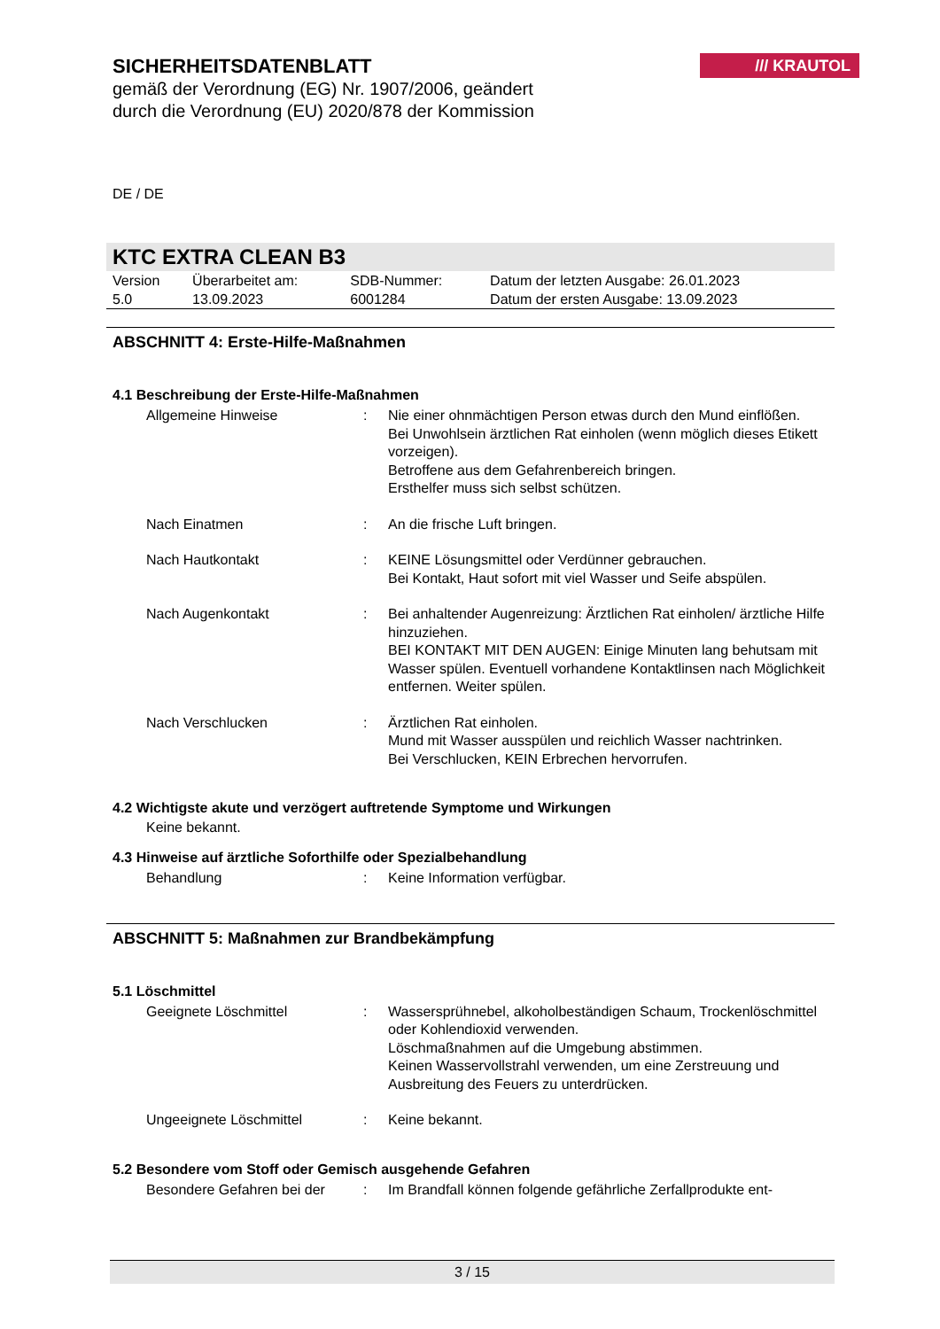SICHERHEITSDATENBLATT
gemäß der Verordnung (EG) Nr. 1907/2006, geändert durch die Verordnung (EU) 2020/878 der Kommission
/// KRAUTOL
DE / DE
KTC EXTRA CLEAN B3
| Version 5.0 | Überarbeitet am: 13.09.2023 | SDB-Nummer: 6001284 | Datum der letzten Ausgabe: 26.01.2023 Datum der ersten Ausgabe: 13.09.2023 |
ABSCHNITT 4: Erste-Hilfe-Maßnahmen
4.1 Beschreibung der Erste-Hilfe-Maßnahmen
| Allgemeine Hinweise | : | Nie einer ohnmächtigen Person etwas durch den Mund einflößen. Bei Unwohlsein ärztlichen Rat einholen (wenn möglich dieses Etikett vorzeigen). Betroffene aus dem Gefahrenbereich bringen. Ersthelfer muss sich selbst schützen. |
| Nach Einatmen | : | An die frische Luft bringen. |
| Nach Hautkontakt | : | KEINE Lösungsmittel oder Verdünner gebrauchen. Bei Kontakt, Haut sofort mit viel Wasser und Seife abspülen. |
| Nach Augenkontakt | : | Bei anhaltender Augenreizung: Ärztlichen Rat einholen/ ärztliche Hilfe hinzuziehen. BEI KONTAKT MIT DEN AUGEN: Einige Minuten lang behutsam mit Wasser spülen. Eventuell vorhandene Kontaktlinsen nach Möglichkeit entfernen. Weiter spülen. |
| Nach Verschlucken | : | Ärztlichen Rat einholen. Mund mit Wasser ausspülen und reichlich Wasser nachtrinken. Bei Verschlucken, KEIN Erbrechen hervorrufen. |
4.2 Wichtigste akute und verzögert auftretende Symptome und Wirkungen
Keine bekannt.
4.3 Hinweise auf ärztliche Soforthilfe oder Spezialbehandlung
| Behandlung | : | Keine Information verfügbar. |
ABSCHNITT 5: Maßnahmen zur Brandbekämpfung
5.1 Löschmittel
| Geeignete Löschmittel | : | Wassersprühnebel, alkoholbeständigen Schaum, Trockenlöschmittel oder Kohlendioxid verwenden. Löschmaßnahmen auf die Umgebung abstimmen. Keinen Wasservollstrahl verwenden, um eine Zerstreuung und Ausbreitung des Feuers zu unterdrücken. |
| Ungeeignete Löschmittel | : | Keine bekannt. |
5.2 Besondere vom Stoff oder Gemisch ausgehende Gefahren
| Besondere Gefahren bei der | : | Im Brandfall können folgende gefährliche Zerfallprodukte ent- |
3 / 15